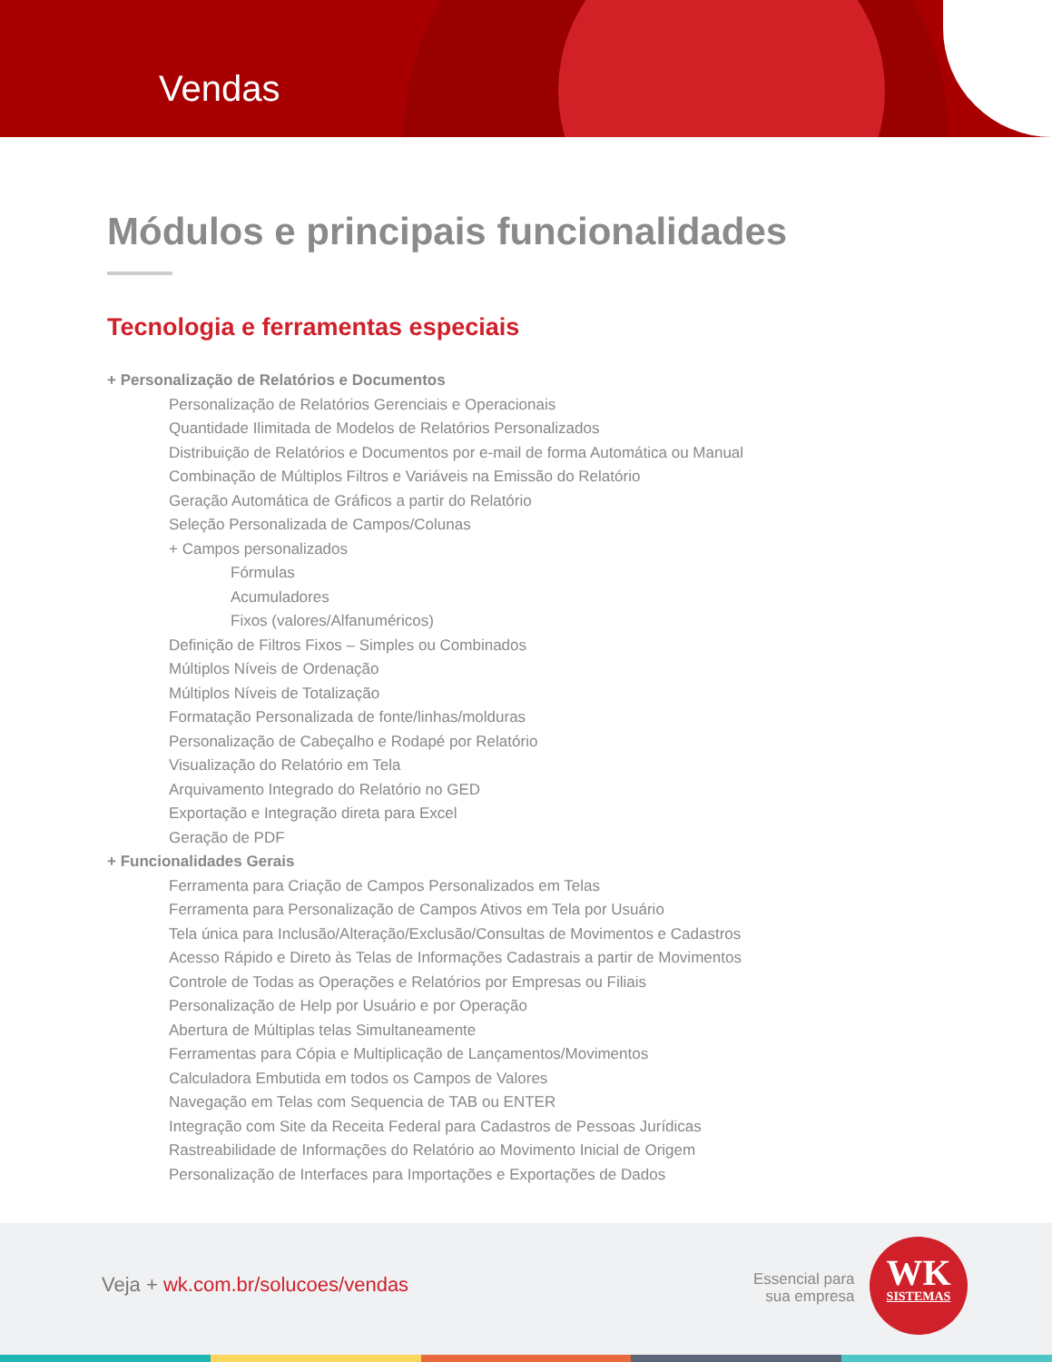Vendas
Módulos e principais funcionalidades
Tecnologia e ferramentas especiais
+ Personalização de Relatórios e Documentos
Personalização de Relatórios Gerenciais e Operacionais
Quantidade Ilimitada de Modelos de Relatórios Personalizados
Distribuição de Relatórios e Documentos por e-mail de forma Automática ou Manual
Combinação de Múltiplos Filtros e Variáveis na Emissão do Relatório
Geração Automática de Gráficos a partir do Relatório
Seleção Personalizada de Campos/Colunas
+ Campos personalizados
Fórmulas
Acumuladores
Fixos (valores/Alfanuméricos)
Definição de Filtros Fixos – Simples ou Combinados
Múltiplos Níveis de Ordenação
Múltiplos Níveis de Totalização
Formatação Personalizada de fonte/linhas/molduras
Personalização de Cabeçalho e Rodapé por Relatório
Visualização do Relatório em Tela
Arquivamento Integrado do Relatório no GED
Exportação e Integração direta para Excel
Geração de PDF
+ Funcionalidades Gerais
Ferramenta para Criação de Campos Personalizados em Telas
Ferramenta para Personalização de Campos Ativos em Tela por Usuário
Tela única para Inclusão/Alteração/Exclusão/Consultas de Movimentos e Cadastros
Acesso Rápido e Direto às Telas de Informações Cadastrais a partir de Movimentos
Controle de Todas as Operações e Relatórios por Empresas ou Filiais
Personalização de Help por Usuário e por Operação
Abertura de Múltiplas telas Simultaneamente
Ferramentas para Cópia e Multiplicação de Lançamentos/Movimentos
Calculadora Embutida em todos os Campos de Valores
Navegação em Telas com Sequencia de TAB ou ENTER
Integração com Site da Receita Federal para Cadastros de Pessoas Jurídicas
Rastreabilidade de Informações do Relatório ao Movimento Inicial de Origem
Personalização de Interfaces para Importações e Exportações de Dados
Veja + wk.com.br/solucoes/vendas
Essencial para
sua empresa
WK
SISTEMAS